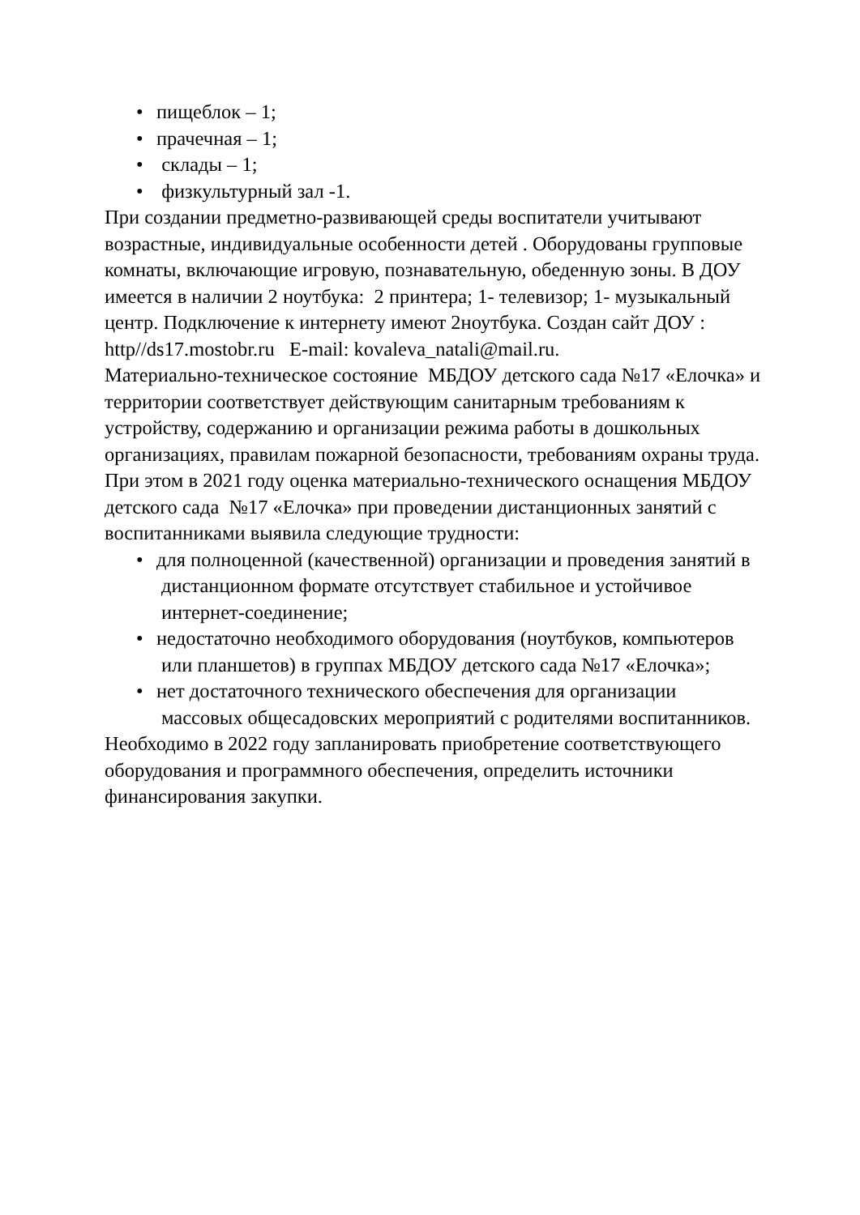• пищеблок – 1;
• прачечная – 1;
• склады – 1;
• физкультурный зал -1.
При создании предметно-развивающей среды воспитатели учитывают возрастные, индивидуальные особенности детей . Оборудованы групповые комнаты, включающие игровую, познавательную, обеденную зоны. В ДОУ имеется в наличии 2 ноутбука: 2 принтера; 1- телевизор; 1- музыкальный центр. Подключение к интернету имеют 2ноутбука. Создан сайт ДОУ : http//ds17.mostobr.ru E-mail: kovaleva_natali@mail.ru.
Материально-техническое состояние МБДОУ детского сада №17 «Елочка» и территории соответствует действующим санитарным требованиям к устройству, содержанию и организации режима работы в дошкольных организациях, правилам пожарной безопасности, требованиям охраны труда. При этом в 2021 году оценка материально-технического оснащения МБДОУ детского сада №17 «Елочка» при проведении дистанционных занятий с воспитанниками выявила следующие трудности:
• для полноценной (качественной) организации и проведения занятий в
дистанционном формате отсутствует стабильное и устойчивое
интернет-соединение;
• недостаточно необходимого оборудования (ноутбуков, компьютеров
или планшетов) в группах МБДОУ детского сада №17 «Елочка»;
• нет достаточного технического обеспечения для организации
массовых общесадовских мероприятий с родителями воспитанников.
Необходимо в 2022 году запланировать приобретение соответствующего оборудования и программного обеспечения, определить источники финансирования закупки.